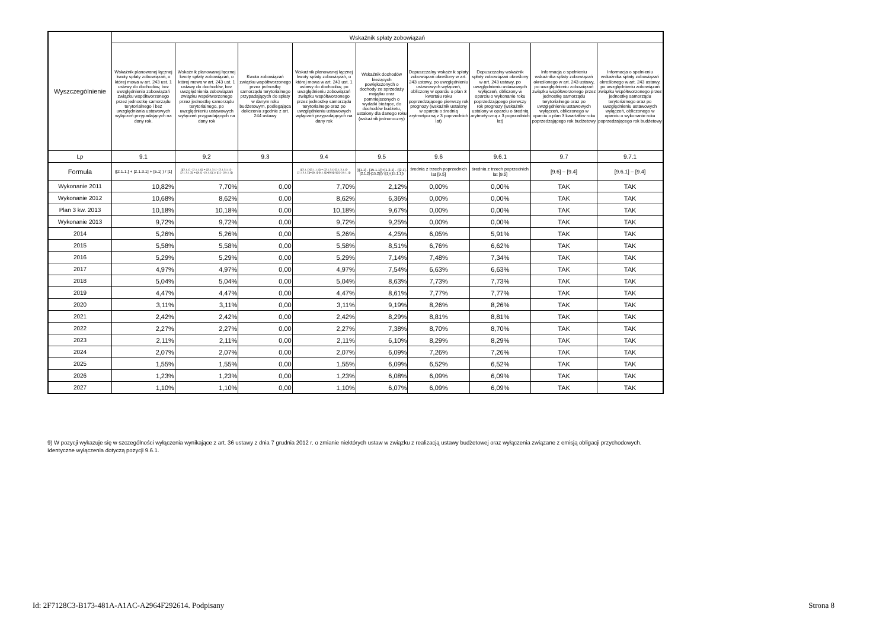| Wyszczególnienie | Wskaźnik spłaty zobowiązań | | | | | | | | |
| --- | --- | --- | --- | --- | --- | --- | --- | --- | --- |
| | Wskaźnik planowanej łącznej kwoty spłaty zobowiązań, o której mowa w art. 243 ust. 1 ustawy do dochodów, bez uwzględnienia zobowiązań związku współtworzonego przez jednostkę samorządu terytorialnego i bez uwzględniania ustawowych wyłączeń przypadających na dany rok. | Wskaźnik planowanej łącznej kwoty spłaty zobowiązań, o której mowa w art. 243 ust. 1 ustawy do dochodów, bez uwzględnienia zobowiązań związku współtworzonego przez jednostkę samorządu terytorialnego, po uwzględnieniu ustawowych wyłączeń przypadających na dany rok | Kwota zobowiązań związku współtworzonego przez jednostkę samorządu terytorialnego przypadających do spłaty w danym roku budżetowym, podlegająca doliczeniu zgodnie z art. 244 ustawy | Wskaźnik planowanej łącznej kwoty spłaty zobowiązań, o której mowa w art. 243 ust. 1 ustawy do dochodów, po uwzględnieniu zobowiązań związku współtworzonego przez jednostkę samorządu terytorialnego oraz po uwzględnieniu ustawowych wyłączeń przypadających na dany rok | Wskaźnik dochodów bieżących powiększonych o dochody ze sprzedaży majątku oraz pomniejszonych o wydatki bieżące, do dochodów budżetu, ustalony dla danego roku (wskaźnik jednoroczny) | Dopuszczalny wskaźnik spłaty zobowiązań określony w art. 243 ustawy, po uwzględnieniu ustawowych wyłączeń, obliczony w oparciu o plan 3 kwartału roku poprzedzającego pierwszy rok prognozy (wskaźnik ustalony w oparciu o średnią arytmetyczną z 3 poprzednich lat) | Dopuszczalny wskaźnik spłaty zobowiązań określony w art. 243 ustawy, po uwzględnieniu ustawowych wyłączeń, obliczony w oparciu o wykonanie roku poprzedzającego pierwszy rok prognozy (wskaźnik ustalony w oparciu o średnią arytmetyczną z 3 poprzednich lat) | Informacja o spełnieniu wskaźnika spłaty zobowiązań określonego w art. 243 ustawy, po uwzględnieniu zobowiązań związku współtworzonego przez jednostkę samorządu terytorialnego oraz po uwzględnieniu ustawowych wyłączeń, obliczonego w oparciu o plan 3 kwartałów roku poprzedzającego rok budżetowy | Informacja o spełnieniu wskaźnika spłaty zobowiązań określonego w art. 243 ustawy, po uwzględnieniu zobowiązań związku współtworzonego przez jednostkę samorządu terytorialnego oraz po uwzględnieniu ustawowych wyłączeń, obliczonego w oparciu o wykonanie roku poprzedzającego rok budżetowy |
| Lp | 9.1 | 9.2 | 9.3 | 9.4 | 9.5 | 9.6 | 9.6.1 | 9.7 | 9.7.1 |
| Formuła | ([2.1.1.] + [2.1.3.1] + [5.1] ) / [1] | (([2.1.1] - [2.1.1.1]) + ([2.1.3.1] - [2.1.3.1.1] - [2.1.3.1.2]) + ([5.1] - [5.1.1]) ) / ([1] - [15.1.1]) | | (([2.1.1]-[2.1.1.1]) + ([2.1.3.1]-[2.1.3.1.1]-[2.1.3.1.2])+([5.1]-[5.1.1])+[9.5]) /([1]-[15.1.1]) | (([1.1] - [15.1.1])+[1.2.1] - ([2.1]-[2.1.2]-[15.2]))/ ([1]-[15.1.1]) | średnia z trzech poprzednich lat [9.5] | średnia z trzech poprzednich lat [9.5] | [9.6] – [9.4] | [9.6.1] – [9.4] |
| Wykonanie 2011 | 10,82% | 7,70% | 0,00 | 7,70% | 2,12% | 0,00% | 0,00% | TAK | TAK |
| Wykonanie 2012 | 10,68% | 8,62% | 0,00 | 8,62% | 6,36% | 0,00% | 0,00% | TAK | TAK |
| Plan 3 kw. 2013 | 10,18% | 10,18% | 0,00 | 10,18% | 9,67% | 0,00% | 0,00% | TAK | TAK |
| Wykonanie 2013 | 9,72% | 9,72% | 0,00 | 9,72% | 9,25% | 0,00% | 0,00% | TAK | TAK |
| 2014 | 5,26% | 5,26% | 0,00 | 5,26% | 4,25% | 6,05% | 5,91% | TAK | TAK |
| 2015 | 5,58% | 5,58% | 0,00 | 5,58% | 8,51% | 6,76% | 6,62% | TAK | TAK |
| 2016 | 5,29% | 5,29% | 0,00 | 5,29% | 7,14% | 7,48% | 7,34% | TAK | TAK |
| 2017 | 4,97% | 4,97% | 0,00 | 4,97% | 7,54% | 6,63% | 6,63% | TAK | TAK |
| 2018 | 5,04% | 5,04% | 0,00 | 5,04% | 8,63% | 7,73% | 7,73% | TAK | TAK |
| 2019 | 4,47% | 4,47% | 0,00 | 4,47% | 8,61% | 7,77% | 7,77% | TAK | TAK |
| 2020 | 3,11% | 3,11% | 0,00 | 3,11% | 9,19% | 8,26% | 8,26% | TAK | TAK |
| 2021 | 2,42% | 2,42% | 0,00 | 2,42% | 8,29% | 8,81% | 8,81% | TAK | TAK |
| 2022 | 2,27% | 2,27% | 0,00 | 2,27% | 7,38% | 8,70% | 8,70% | TAK | TAK |
| 2023 | 2,11% | 2,11% | 0,00 | 2,11% | 6,10% | 8,29% | 8,29% | TAK | TAK |
| 2024 | 2,07% | 2,07% | 0,00 | 2,07% | 6,09% | 7,26% | 7,26% | TAK | TAK |
| 2025 | 1,55% | 1,55% | 0,00 | 1,55% | 6,09% | 6,52% | 6,52% | TAK | TAK |
| 2026 | 1,23% | 1,23% | 0,00 | 1,23% | 6,08% | 6,09% | 6,09% | TAK | TAK |
| 2027 | 1,10% | 1,10% | 0,00 | 1,10% | 6,07% | 6,09% | 6,09% | TAK | TAK |
9) W pozycji wykazuje się w szczególności wyłączenia wynikające z art. 36 ustawy z dnia 7 grudnia 2012 r. o zmianie niektórych ustaw w związku z realizacją ustawy budżetowej oraz wyłączenia związane z emisją obligacji przychodowych.
Identyczne wyłączenia dotyczą pozycji 9.6.1.
Id: 2F7128C3-B173-481A-A1AC-A2964F292614. Podpisany Strona 8